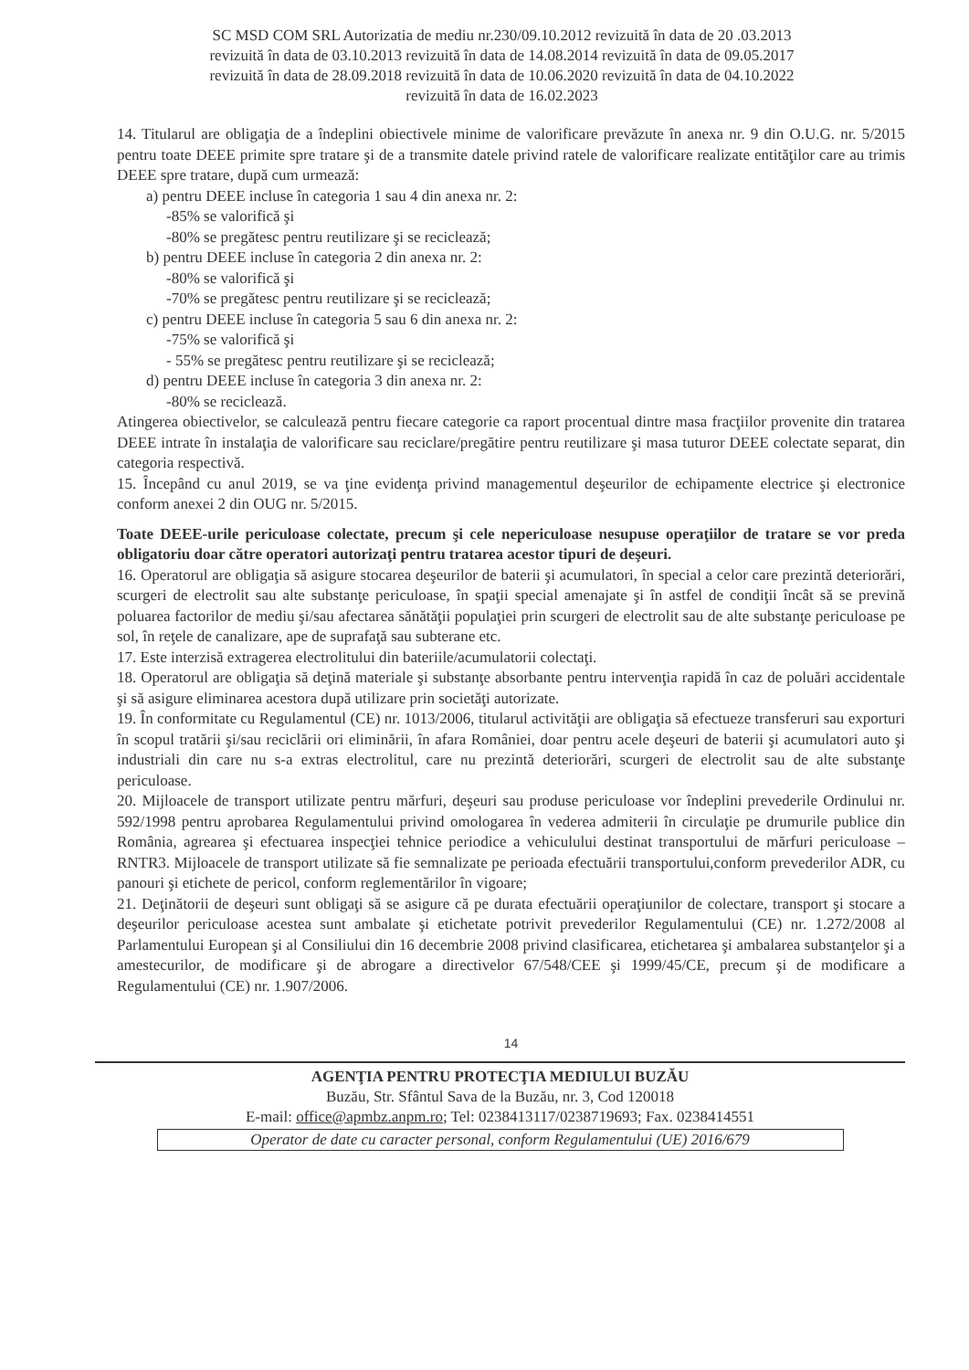SC MSD COM SRL Autorizatia de mediu nr.230/09.10.2012 revizuită în data de 20 .03.2013
revizuită în data de 03.10.2013 revizuită în data de 14.08.2014 revizuită în data de 09.05.2017
revizuită în data de 28.09.2018 revizuită în data de 10.06.2020 revizuită în data de 04.10.2022
revizuită în data de 16.02.2023
14. Titularul are obligaţia de a îndeplini obiectivele minime de valorificare prevăzute în anexa nr. 9 din O.U.G. nr. 5/2015 pentru toate DEEE primite spre tratare şi de a transmite datele privind ratele de valorificare realizate entităţilor care au trimis DEEE spre tratare, după cum urmează:
a) pentru DEEE incluse în categoria 1 sau 4 din anexa nr. 2:
-85% se valorifică şi
-80% se pregătesc pentru reutilizare şi se reciclează;
b) pentru DEEE incluse în categoria 2 din anexa nr. 2:
-80% se valorifică şi
-70% se pregătesc pentru reutilizare şi se reciclează;
c) pentru DEEE incluse în categoria 5 sau 6 din anexa nr. 2:
-75% se valorifică şi
- 55% se pregătesc pentru reutilizare şi se reciclează;
d) pentru DEEE incluse în categoria 3 din anexa nr. 2:
-80% se reciclează.
Atingerea obiectivelor, se calculează pentru fiecare categorie ca raport procentual dintre masa fracţiilor provenite din tratarea DEEE intrate în instalaţia de valorificare sau reciclare/pregătire pentru reutilizare şi masa tuturor DEEE colectate separat, din categoria respectivă.
15. Începând cu anul 2019, se va ţine evidenţa privind managementul deşeurilor de echipamente electrice şi electronice conform anexei 2 din OUG nr. 5/2015.
Toate DEEE-urile periculoase colectate, precum şi cele nepericuloase nesupuse operaţiilor de tratare se vor preda obligatoriu doar către operatori autorizaţi pentru tratarea acestor tipuri de deşeuri.
16. Operatorul are obligaţia să asigure stocarea deşeurilor de baterii şi acumulatori, în special a celor care prezintă deteriorări, scurgeri de electrolit sau alte substanţe periculoase, în spaţii special amenajate şi în astfel de condiţii încât să se prevină poluarea factorilor de mediu şi/sau afectarea sănătăţii populaţiei prin scurgeri de electrolit sau de alte substanţe periculoase pe sol, în reţele de canalizare, ape de suprafaţă sau subterane etc.
17. Este interzisă extragerea electrolitului din bateriile/acumulatorii colectaţi.
18. Operatorul are obligaţia să deţină materiale şi substanţe absorbante pentru intervenţia rapidă în caz de poluări accidentale şi să asigure eliminarea acestora după utilizare prin societăţi autorizate.
19. În conformitate cu Regulamentul (CE) nr. 1013/2006, titularul activităţii are obligaţia să efectueze transferuri sau exporturi în scopul tratării şi/sau reciclării ori eliminării, în afara României, doar pentru acele deşeuri de baterii şi acumulatori auto şi industriali din care nu s-a extras electrolitul, care nu prezintă deteriorări, scurgeri de electrolit sau de alte substanţe periculoase.
20. Mijloacele de transport utilizate pentru mărfuri, deşeuri sau produse periculoase vor îndeplini prevederile Ordinului nr. 592/1998 pentru aprobarea Regulamentului privind omologarea în vederea admiterii în circulaţie pe drumurile publice din România, agrearea şi efectuarea inspecţiei tehnice periodice a vehiculului destinat transportului de mărfuri periculoase – RNTR3. Mijloacele de transport utilizate să fie semnalizate pe perioada efectuării transportului,conform prevederilor ADR, cu panouri şi etichete de pericol, conform reglementărilor în vigoare;
21. Deţinătorii de deşeuri sunt obligaţi să se asigure că pe durata efectuării operaţiunilor de colectare, transport şi stocare a deşeurilor periculoase acestea sunt ambalate şi etichetate potrivit prevederilor Regulamentului (CE) nr. 1.272/2008 al Parlamentului European şi al Consiliului din 16 decembrie 2008 privind clasificarea, etichetarea şi ambalarea substanţelor şi a amestecurilor, de modificare şi de abrogare a directivelor 67/548/CEE şi 1999/45/CE, precum şi de modificare a Regulamentului (CE) nr. 1.907/2006.
14
AGENŢIA PENTRU PROTECŢIA MEDIULUI BUZĂU
Buzău, Str. Sfântul Sava de la Buzău, nr. 3, Cod 120018
E-mail: office@apmbz.anpm.ro; Tel: 0238413117/0238719693; Fax. 0238414551
Operator de date cu caracter personal, conform Regulamentului (UE) 2016/679